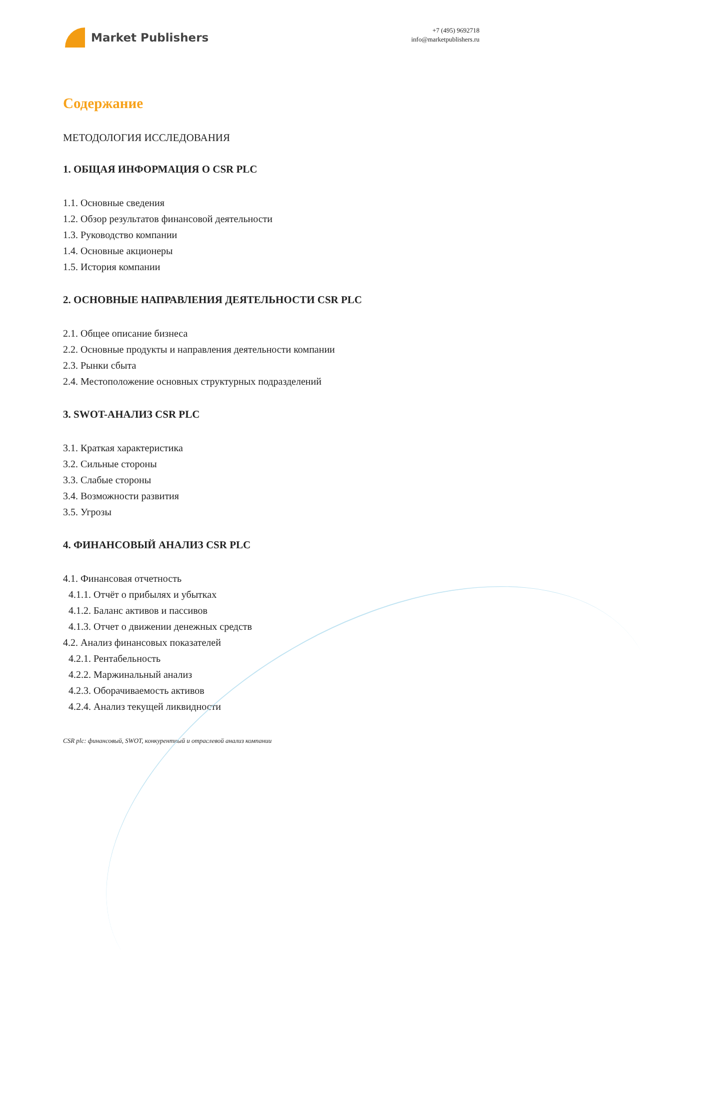Market Publishers
+7 (495) 9692718
info@marketpublishers.ru
Содержание
МЕТОДОЛОГИЯ ИССЛЕДОВАНИЯ
1. ОБЩАЯ ИНФОРМАЦИЯ О CSR PLC
1.1. Основные сведения
1.2. Обзор результатов финансовой деятельности
1.3. Руководство компании
1.4. Основные акционеры
1.5. История компании
2. ОСНОВНЫЕ НАПРАВЛЕНИЯ ДЕЯТЕЛЬНОСТИ CSR PLC
2.1. Общее описание бизнеса
2.2. Основные продукты и направления деятельности компании
2.3. Рынки сбыта
2.4. Местоположение основных структурных подразделений
3. SWOT-АНАЛИЗ CSR PLC
3.1. Краткая характеристика
3.2. Сильные стороны
3.3. Слабые стороны
3.4. Возможности развития
3.5. Угрозы
4. ФИНАНСОВЫЙ АНАЛИЗ CSR PLC
4.1. Финансовая отчетность
4.1.1. Отчёт о прибылях и убытках
4.1.2. Баланс активов и пассивов
4.1.3. Отчет о движении денежных средств
4.2. Анализ финансовых показателей
4.2.1. Рентабельность
4.2.2. Маржинальный анализ
4.2.3. Оборачиваемость активов
4.2.4. Анализ текущей ликвидности
CSR plc: финансовый, SWOT, конкурентный и отраслевой анализ компании